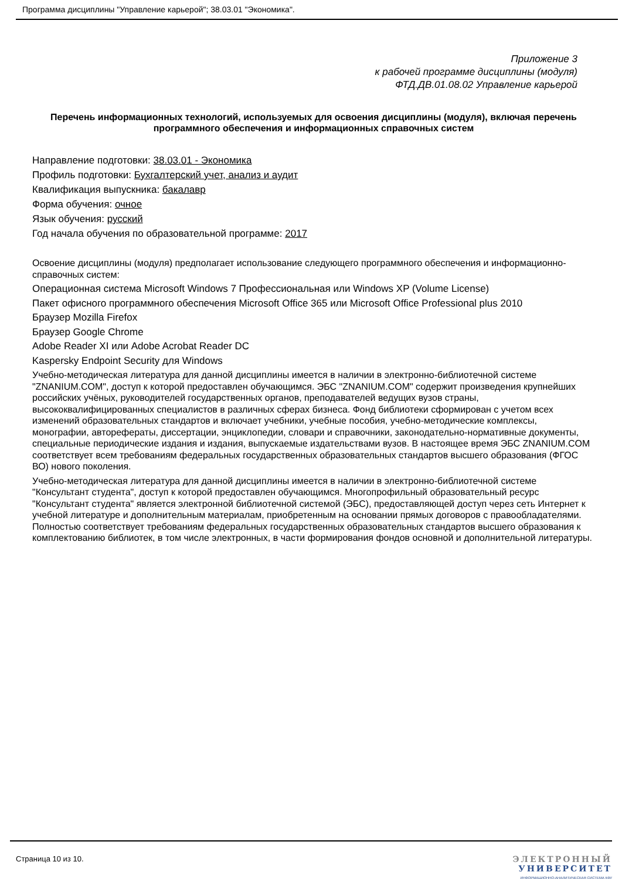Программа дисциплины "Управление карьерой"; 38.03.01 "Экономика".
Приложение 3
к рабочей программе дисциплины (модуля)
ФТД.ДВ.01.08.02 Управление карьерой
Перечень информационных технологий, используемых для освоения дисциплины (модуля), включая перечень программного обеспечения и информационных справочных систем
Направление подготовки: 38.03.01 - Экономика
Профиль подготовки: Бухгалтерский учет, анализ и аудит
Квалификация выпускника: бакалавр
Форма обучения: очное
Язык обучения: русский
Год начала обучения по образовательной программе: 2017
Освоение дисциплины (модуля) предполагает использование следующего программного обеспечения и информационно-справочных систем:
Операционная система Microsoft Windows 7 Профессиональная или Windows XP (Volume License)
Пакет офисного программного обеспечения Microsoft Office 365 или Microsoft Office Professional plus 2010
Браузер Mozilla Firefox
Браузер Google Chrome
Adobe Reader XI или Adobe Acrobat Reader DC
Kaspersky Endpoint Security для Windows
Учебно-методическая литература для данной дисциплины имеется в наличии в электронно-библиотечной системе "ZNANIUM.COM", доступ к которой предоставлен обучающимся. ЭБС "ZNANIUM.COM" содержит произведения крупнейших российских учёных, руководителей государственных органов, преподавателей ведущих вузов страны, высококвалифицированных специалистов в различных сферах бизнеса. Фонд библиотеки сформирован с учетом всех изменений образовательных стандартов и включает учебники, учебные пособия, учебно-методические комплексы, монографии, авторефераты, диссертации, энциклопедии, словари и справочники, законодательно-нормативные документы, специальные периодические издания и издания, выпускаемые издательствами вузов. В настоящее время ЭБС ZNANIUM.COM соответствует всем требованиям федеральных государственных образовательных стандартов высшего образования (ФГОС ВО) нового поколения.
Учебно-методическая литература для данной дисциплины имеется в наличии в электронно-библиотечной системе "Консультант студента", доступ к которой предоставлен обучающимся. Многопрофильный образовательный ресурс "Консультант студента" является электронной библиотечной системой (ЭБС), предоставляющей доступ через сеть Интернет к учебной литературе и дополнительным материалам, приобретенным на основании прямых договоров с правообладателями. Полностью соответствует требованиям федеральных государственных образовательных стандартов высшего образования к комплектованию библиотек, в том числе электронных, в части формирования фондов основной и дополнительной литературы.
Страница 10 из 10.
ЭЛЕКТРОННЫЙ
УНИВЕРСИТЕТ
ИНФОРМАЦИОННО-АНАЛИТИЧЕСКАЯ СИСТЕМА КФУ